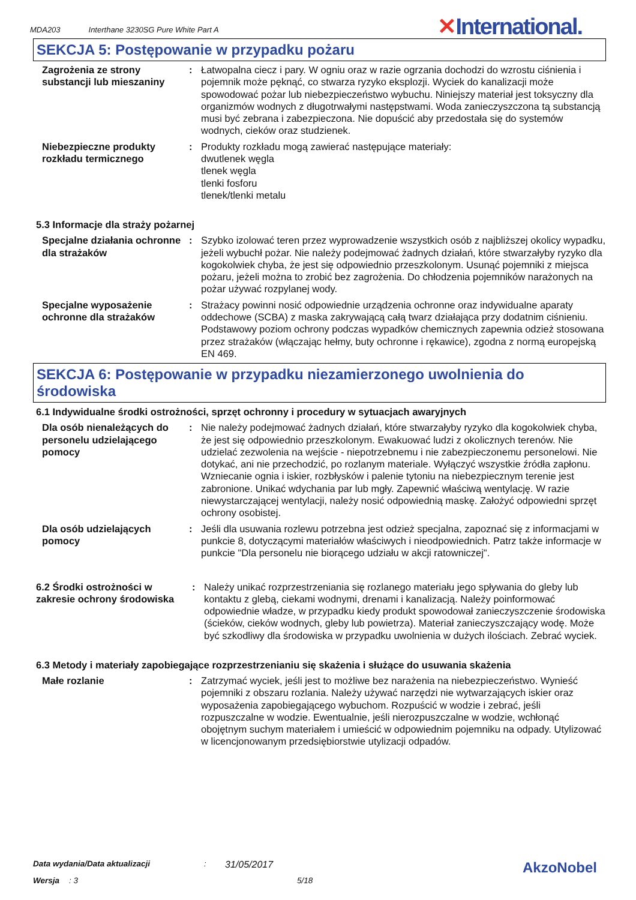MDA203 Interthane 3230SG Pure White Part A
✕International.
SEKCJA 5: Postępowanie w przypadku pożaru
Zagrożenia ze strony substancji lub mieszaniny
: Łatwopalna ciecz i pary. W ogniu oraz w razie ogrzania dochodzi do wzrostu ciśnienia i pojemnik może pęknąć, co stwarza ryzyko eksplozji. Wyciek do kanalizacji może spowodować pożar lub niebezpieczeństwo wybuchu. Niniejszy materiał jest toksyczny dla organizmów wodnych z długotrwałymi następstwami. Woda zanieczyszczona tą substancją musi być zebrana i zabezpieczona. Nie dopuścić aby przedostała się do systemów wodnych, cieków oraz studzienek.
Niebezpieczne produkty rozkładu termicznego
: Produkty rozkładu mogą zawierać następujące materiały:
dwutlenek węgla
tlenek węgla
tlenki fosforu
tlenek/tlenki metalu
5.3 Informacje dla straży pożarnej
Specjalne działania ochronne dla strażaków
: Szybko izolować teren przez wyprowadzenie wszystkich osób z najbliższej okolicy wypadku, jeżeli wybuchł pożar. Nie należy podejmować żadnych działań, które stwarzałyby ryzyko dla kogokolwiek chyba, że jest się odpowiednio przeszkolonym. Usunąć pojemniki z miejsca pożaru, jeżeli można to zrobić bez zagrożenia. Do chłodzenia pojemników narażonych na pożar używać rozpylanej wody.
Specjalne wyposażenie ochronne dla strażaków
: Strażacy powinni nosić odpowiednie urządzenia ochronne oraz indywidualne aparaty oddechowe (SCBA) z maska zakrywającą całą twarz działająca przy dodatnim ciśnieniu. Podstawowy poziom ochrony podczas wypadków chemicznych zapewnia odzież stosowana przez strażaków (włączając hełmy, buty ochronne i rękawice), zgodna z normą europejską EN 469.
SEKCJA 6: Postępowanie w przypadku niezamierzonego uwolnienia do środowiska
6.1 Indywidualne środki ostrożności, sprzęt ochronny i procedury w sytuacjach awaryjnych
Dla osób nienależących do personelu udzielającego pomocy
: Nie należy podejmować żadnych działań, które stwarzałyby ryzyko dla kogokolwiek chyba, że jest się odpowiednio przeszkolonym. Ewakuować ludzi z okolicznych terenów. Nie udzielać zezwolenia na wejście - niepotrzebnemu i nie zabezpieczonemu personelowi. Nie dotykać, ani nie przechodzić, po rozlanym materiale. Wyłączyć wszystkie źródła zapłonu. Wzniecanie ognia i iskier, rozbłysków i palenie tytoniu na niebezpiecznym terenie jest zabronione. Unikać wdychania par lub mgły. Zapewnić właściwą wentylację. W razie niewystarczającej wentylacji, należy nosić odpowiednią maskę. Założyć odpowiedni sprzęt ochrony osobistej.
Dla osób udzielających pomocy
: Jeśli dla usuwania rozlewu potrzebna jest odzież specjalna, zapoznać się z informacjami w punkcie 8, dotyczącymi materiałów właściwych i nieodpowiednich. Patrz także informacje w punkcie "Dla personelu nie biorącego udziału w akcji ratowniczej".
6.2 Środki ostrożności w zakresie ochrony środowiska
: Należy unikać rozprzestrzeniania się rozlanego materiału jego spływania do gleby lub kontaktu z glebą, ciekami wodnymi, drenami i kanalizacją. Należy poinformować odpowiednie władze, w przypadku kiedy produkt spowodował zanieczyszczenie środowiska (ścieków, cieków wodnych, gleby lub powietrza). Materiał zanieczyszczający wodę. Może być szkodliwy dla środowiska w przypadku uwolnienia w dużych ilościach. Zebrać wyciek.
6.3 Metody i materiały zapobiegające rozprzestrzenianiu się skażenia i służące do usuwania skażenia
Małe rozlanie : Zatrzymać wyciek, jeśli jest to możliwe bez narażenia na niebezpieczeństwo. Wynieść pojemniki z obszaru rozlania. Należy używać narzędzi nie wytwarzających iskier oraz wyposażenia zapobiegającego wybuchom. Rozpuścić w wodzie i zebrać, jeśli rozpuszczalne w wodzie. Ewentualnie, jeśli nierozpuszczalne w wodzie, wchłonąć obojętnym suchym materiałem i umieścić w odpowiednim pojemniku na odpady. Utylizować w licencjonowanym przedsiębiorstwie utylizacji odpadów.
Data wydania/Data aktualizacji: 31/05/2017 AkzoNobel
Wersja: 3 5/18